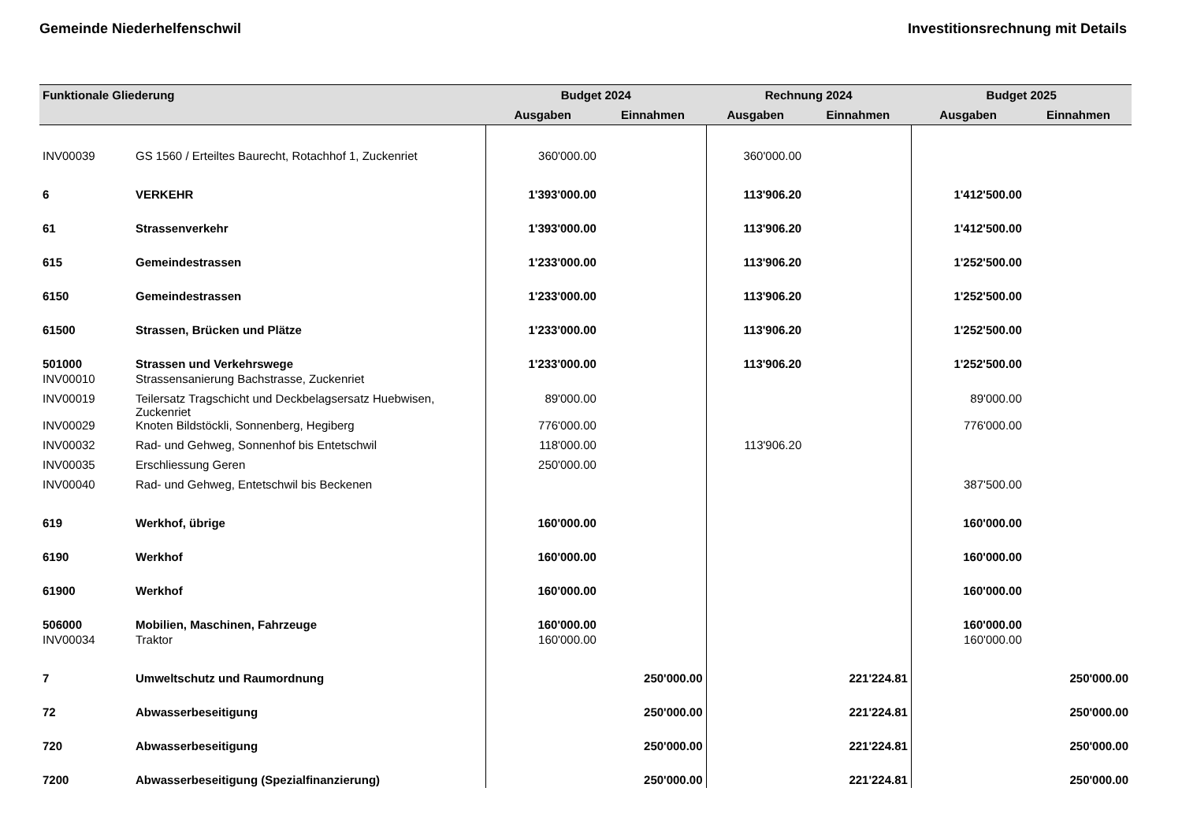Gemeinde Niederhelfenschwil Investitionsrechnung mit Details
| Funktionale Gliederung | | Budget 2024 | | Rechnung 2024 | | Budget 2025 | |
| --- | --- | --- | --- | --- | --- | --- | --- |
| | | Ausgaben | Einnahmen | Ausgaben | Einnahmen | Ausgaben | Einnahmen |
| INV00039 | GS 1560 / Erteiltes Baurecht, Rotachhof 1, Zuckenriet | 360'000.00 | | 360'000.00 | | | |
| 6 | VERKEHR | 1'393'000.00 | | 113'906.20 | | 1'412'500.00 | |
| 61 | Strassenverkehr | 1'393'000.00 | | 113'906.20 | | 1'412'500.00 | |
| 615 | Gemeindestrassen | 1'233'000.00 | | 113'906.20 | | 1'252'500.00 | |
| 6150 | Gemeindestrassen | 1'233'000.00 | | 113'906.20 | | 1'252'500.00 | |
| 61500 | Strassen, Brücken und Plätze | 1'233'000.00 | | 113'906.20 | | 1'252'500.00 | |
| 501000 | Strassen und Verkehrswege | 1'233'000.00 | | 113'906.20 | | 1'252'500.00 | |
| INV00010 | Strassensanierung Bachstrasse, Zuckenriet | | | | | | |
| INV00019 | Teilersatz Tragschicht und Deckbelagsersatz Huebwisen, Zuckenriet | 89'000.00 | | | | 89'000.00 | |
| INV00029 | Knoten Bildstöckli, Sonnenberg, Hegiberg | 776'000.00 | | | | 776'000.00 | |
| INV00032 | Rad- und Gehweg, Sonnenhof bis Entetschwil | 118'000.00 | | 113'906.20 | | | |
| INV00035 | Erschliessung Geren | 250'000.00 | | | | | |
| INV00040 | Rad- und Gehweg, Entetschwil bis Beckenen | | | | | 387'500.00 | |
| 619 | Werkhof, übrige | 160'000.00 | | | | 160'000.00 | |
| 6190 | Werkhof | 160'000.00 | | | | 160'000.00 | |
| 61900 | Werkhof | 160'000.00 | | | | 160'000.00 | |
| 506000 | Mobilien, Maschinen, Fahrzeuge | 160'000.00 | | | | 160'000.00 | |
| INV00034 | Traktor | 160'000.00 | | | | 160'000.00 | |
| 7 | Umweltschutz und Raumordnung | | 250'000.00 | | 221'224.81 | | 250'000.00 |
| 72 | Abwasserbeseitigung | | 250'000.00 | | 221'224.81 | | 250'000.00 |
| 720 | Abwasserbeseitigung | | 250'000.00 | | 221'224.81 | | 250'000.00 |
| 7200 | Abwasserbeseitigung (Spezialfinanzierung) | | 250'000.00 | | 221'224.81 | | 250'000.00 |